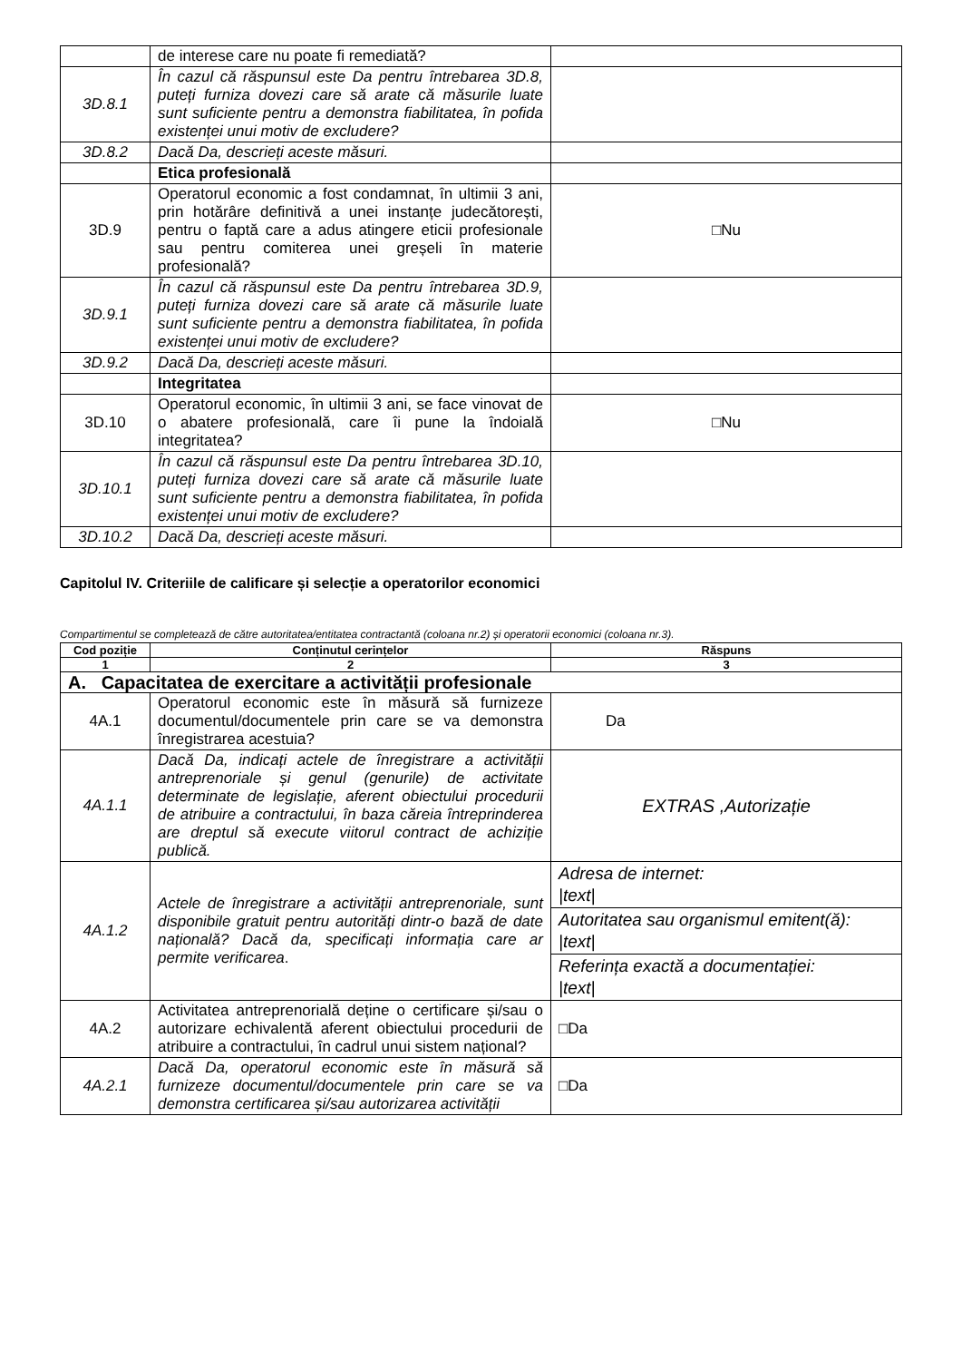| | de interese care nu poate fi remediată? | |
| 3D.8.1 | În cazul că răspunsul este Da pentru întrebarea 3D.8, puteți furniza dovezi care să arate că măsurile luate sunt suficiente pentru a demonstra fiabilitatea, în pofida existenței unui motiv de excludere? | |
| 3D.8.2 | Dacă Da, descrieți aceste măsuri. | |
| | Etica profesională | |
| 3D.9 | Operatorul economic a fost condamnat, în ultimii 3 ani, prin hotărâre definitivă a unei instanțe judecătorești, pentru o faptă care a adus atingere eticii profesionale sau pentru comiterea unei greșeli în materie profesională? | □Nu |
| 3D.9.1 | În cazul că răspunsul este Da pentru întrebarea 3D.9, puteți furniza dovezi care să arate că măsurile luate sunt suficiente pentru a demonstra fiabilitatea, în pofida existenței unui motiv de excludere? | |
| 3D.9.2 | Dacă Da, descrieți aceste măsuri. | |
| | Integritatea | |
| 3D.10 | Operatorul economic, în ultimii 3 ani, se face vinovat de o abatere profesională, care îi pune la îndoială integritatea? | □Nu |
| 3D.10.1 | În cazul că răspunsul este Da pentru întrebarea 3D.10, puteți furniza dovezi care să arate că măsurile luate sunt suficiente pentru a demonstra fiabilitatea, în pofida existenței unui motiv de excludere? | |
| 3D.10.2 | Dacă Da, descrieți aceste măsuri. | |
Capitolul IV. Criteriile de calificare și selecție a operatorilor economici
Compartimentul se completează de către autoritatea/entitatea contractantă (coloana nr.2) și operatorii economici (coloana nr.3).
| Cod poziție | Conținutul cerințelor | Răspuns |
| --- | --- | --- |
| 1 | 2 | 3 |
| A. Capacitatea de exercitare a activității profesionale | | |
| 4A.1 | Operatorul economic este în măsură să furnizeze documentul/documentele prin care se va demonstra înregistrarea acestuia? | Da |
| 4A.1.1 | Dacă Da, indicați actele de înregistrare a activității antreprenoriale și genul (genurile) de activitate determinate de legislație, aferent obiectului procedurii de atribuire a contractului, în baza căreia întreprinderea are dreptul să execute viitorul contract de achiziție publică. | EXTRAS ,Autorizație |
| 4A.1.2 | Actele de înregistrare a activității antreprenoriale, sunt disponibile gratuit pentru autorități dintr-o bază de date națională? Dacă da, specificați informația care ar permite verificarea . | Adresa de internet: /text/ |
| | | Autoritatea sau organismul emitent(ă): /text/ |
| | | Referința exactă a documentației: /text/ |
| 4A.2 | Activitatea antreprenorială deține o certificare și/sau o autorizare echivalentă aferent obiectului procedurii de atribuire a contractului, în cadrul unui sistem național? | □Da |
| 4A.2.1 | Dacă Da, operatorul economic este în măsură să furnizeze documentul/documentele prin care se va demonstra certificarea și/sau autorizarea activității | □Da |